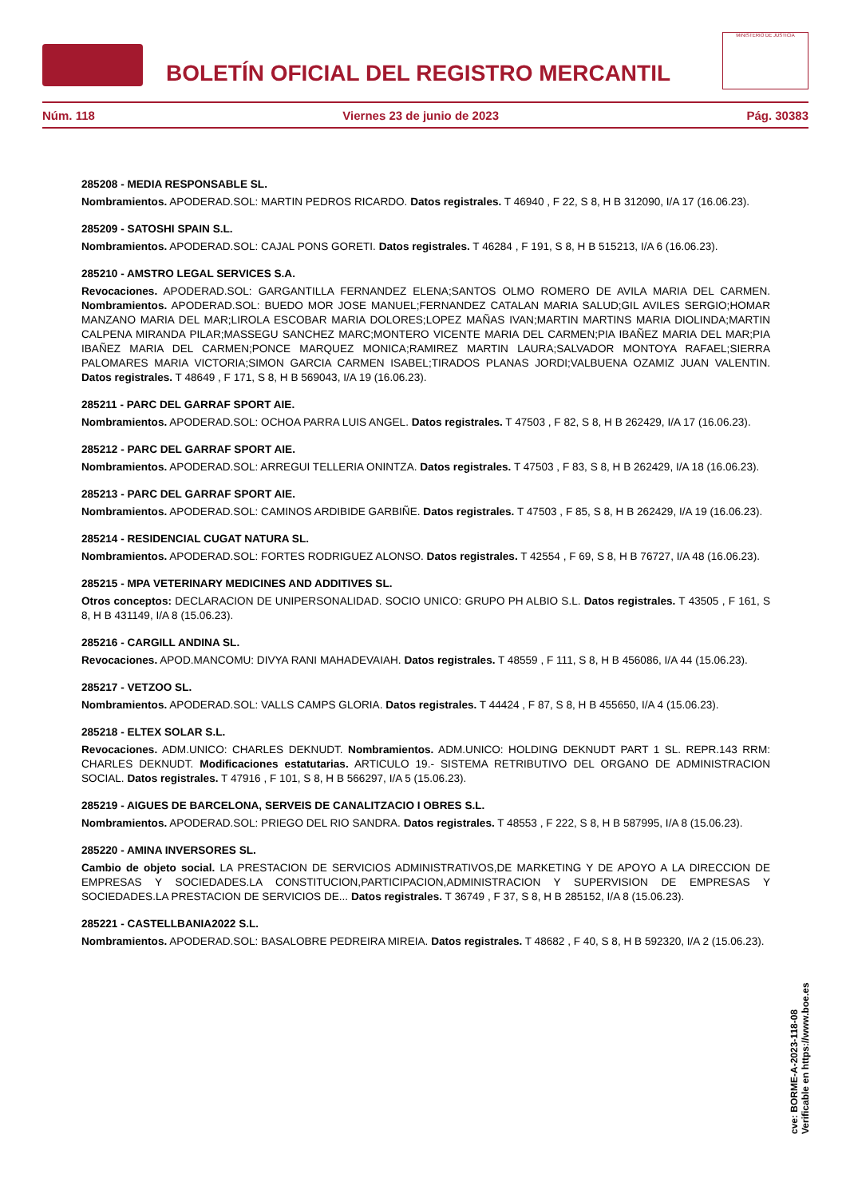BOLETÍN OFICIAL DEL REGISTRO MERCANTIL
MINISTERIO DE JUSTICIA
Núm. 118 Viernes 23 de junio de 2023 Pág. 30383
285208 - MEDIA RESPONSABLE SL.
Nombramientos. APODERAD.SOL: MARTIN PEDROS RICARDO. Datos registrales. T 46940 , F 22, S 8, H B 312090, I/A 17 (16.06.23).
285209 - SATOSHI SPAIN S.L.
Nombramientos. APODERAD.SOL: CAJAL PONS GORETI. Datos registrales. T 46284 , F 191, S 8, H B 515213, I/A 6 (16.06.23).
285210 - AMSTRO LEGAL SERVICES S.A.
Revocaciones. APODERAD.SOL: GARGANTILLA FERNANDEZ ELENA;SANTOS OLMO ROMERO DE AVILA MARIA DEL CARMEN. Nombramientos. APODERAD.SOL: BUEDO MOR JOSE MANUEL;FERNANDEZ CATALAN MARIA SALUD;GIL AVILES SERGIO;HOMAR MANZANO MARIA DEL MAR;LIROLA ESCOBAR MARIA DOLORES;LOPEZ MAÑAS IVAN;MARTIN MARTINS MARIA DIOLINDA;MARTIN CALPENA MIRANDA PILAR;MASSEGU SANCHEZ MARC;MONTERO VICENTE MARIA DEL CARMEN;PIA IBAÑEZ MARIA DEL MAR;PIA IBAÑEZ MARIA DEL CARMEN;PONCE MARQUEZ MONICA;RAMIREZ MARTIN LAURA;SALVADOR MONTOYA RAFAEL;SIERRA PALOMARES MARIA VICTORIA;SIMON GARCIA CARMEN ISABEL;TIRADOS PLANAS JORDI;VALBUENA OZAMIZ JUAN VALENTIN. Datos registrales. T 48649 , F 171, S 8, H B 569043, I/A 19 (16.06.23).
285211 - PARC DEL GARRAF SPORT AIE.
Nombramientos. APODERAD.SOL: OCHOA PARRA LUIS ANGEL. Datos registrales. T 47503 , F 82, S 8, H B 262429, I/A 17 (16.06.23).
285212 - PARC DEL GARRAF SPORT AIE.
Nombramientos. APODERAD.SOL: ARREGUI TELLERIA ONINTZA. Datos registrales. T 47503 , F 83, S 8, H B 262429, I/A 18 (16.06.23).
285213 - PARC DEL GARRAF SPORT AIE.
Nombramientos. APODERAD.SOL: CAMINOS ARDIBIDE GARBIÑE. Datos registrales. T 47503 , F 85, S 8, H B 262429, I/A 19 (16.06.23).
285214 - RESIDENCIAL CUGAT NATURA SL.
Nombramientos. APODERAD.SOL: FORTES RODRIGUEZ ALONSO. Datos registrales. T 42554 , F 69, S 8, H B 76727, I/A 48 (16.06.23).
285215 - MPA VETERINARY MEDICINES AND ADDITIVES SL.
Otros conceptos: DECLARACION DE UNIPERSONALIDAD. SOCIO UNICO: GRUPO PH ALBIO S.L. Datos registrales. T 43505 , F 161, S 8, H B 431149, I/A 8 (15.06.23).
285216 - CARGILL ANDINA SL.
Revocaciones. APOD.MANCOMU: DIVYA RANI MAHADEVAIAH. Datos registrales. T 48559 , F 111, S 8, H B 456086, I/A 44 (15.06.23).
285217 - VETZOO SL.
Nombramientos. APODERAD.SOL: VALLS CAMPS GLORIA. Datos registrales. T 44424 , F 87, S 8, H B 455650, I/A 4 (15.06.23).
285218 - ELTEX SOLAR S.L.
Revocaciones. ADM.UNICO: CHARLES DEKNUDT. Nombramientos. ADM.UNICO: HOLDING DEKNUDT PART 1 SL. REPR.143 RRM: CHARLES DEKNUDT. Modificaciones estatutarias. ARTICULO 19.- SISTEMA RETRIBUTIVO DEL ORGANO DE ADMINISTRACION SOCIAL. Datos registrales. T 47916 , F 101, S 8, H B 566297, I/A 5 (15.06.23).
285219 - AIGUES DE BARCELONA, SERVEIS DE CANALITZACIO I OBRES S.L.
Nombramientos. APODERAD.SOL: PRIEGO DEL RIO SANDRA. Datos registrales. T 48553 , F 222, S 8, H B 587995, I/A 8 (15.06.23).
285220 - AMINA INVERSORES SL.
Cambio de objeto social. LA PRESTACION DE SERVICIOS ADMINISTRATIVOS,DE MARKETING Y DE APOYO A LA DIRECCION DE EMPRESAS Y SOCIEDADES.LA CONSTITUCION,PARTICIPACION,ADMINISTRACION Y SUPERVISION DE EMPRESAS Y SOCIEDADES.LA PRESTACION DE SERVICIOS DE... Datos registrales. T 36749 , F 37, S 8, H B 285152, I/A 8 (15.06.23).
285221 - CASTELLBANIA2022 S.L.
Nombramientos. APODERAD.SOL: BASALOBRE PEDREIRA MIREIA. Datos registrales. T 48682 , F 40, S 8, H B 592320, I/A 2 (15.06.23).
cve: BORME-A-2023-118-08
Verificable en https://www.boe.es